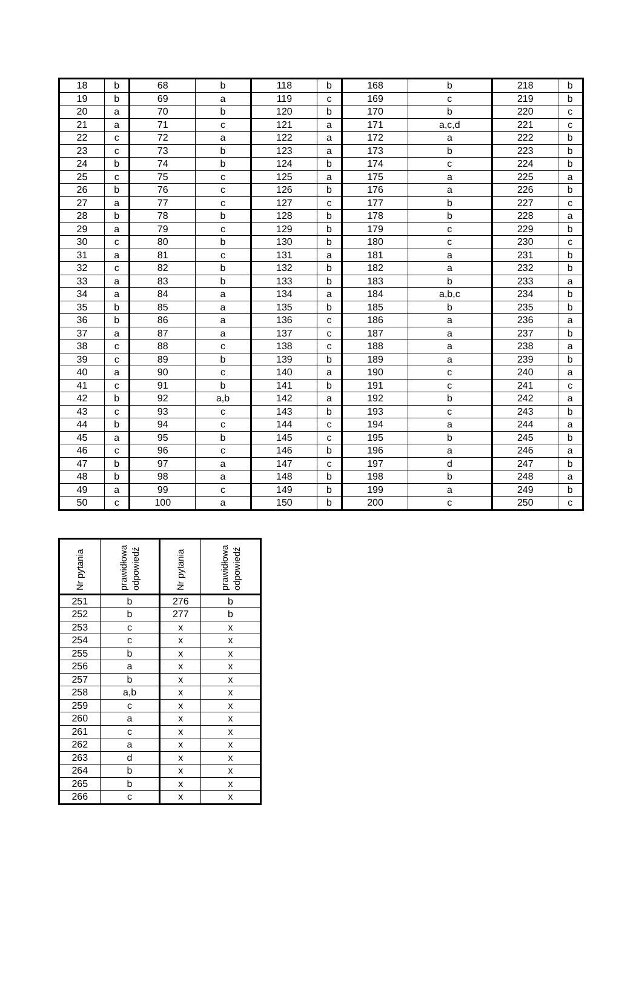| 18 | b | 68 | b | 118 | b | 168 | b | 218 | b |
| 19 | b | 69 | a | 119 | c | 169 | c | 219 | b |
| 20 | a | 70 | b | 120 | b | 170 | b | 220 | c |
| 21 | a | 71 | c | 121 | a | 171 | a,c,d | 221 | c |
| 22 | c | 72 | a | 122 | a | 172 | a | 222 | b |
| 23 | c | 73 | b | 123 | a | 173 | b | 223 | b |
| 24 | b | 74 | b | 124 | b | 174 | c | 224 | b |
| 25 | c | 75 | c | 125 | a | 175 | a | 225 | a |
| 26 | b | 76 | c | 126 | b | 176 | a | 226 | b |
| 27 | a | 77 | c | 127 | c | 177 | b | 227 | c |
| 28 | b | 78 | b | 128 | b | 178 | b | 228 | a |
| 29 | a | 79 | c | 129 | b | 179 | c | 229 | b |
| 30 | c | 80 | b | 130 | b | 180 | c | 230 | c |
| 31 | a | 81 | c | 131 | a | 181 | a | 231 | b |
| 32 | c | 82 | b | 132 | b | 182 | a | 232 | b |
| 33 | a | 83 | b | 133 | b | 183 | b | 233 | a |
| 34 | a | 84 | a | 134 | a | 184 | a,b,c | 234 | b |
| 35 | b | 85 | a | 135 | b | 185 | b | 235 | b |
| 36 | b | 86 | a | 136 | c | 186 | a | 236 | a |
| 37 | a | 87 | a | 137 | c | 187 | a | 237 | b |
| 38 | c | 88 | c | 138 | c | 188 | a | 238 | a |
| 39 | c | 89 | b | 139 | b | 189 | a | 239 | b |
| 40 | a | 90 | c | 140 | a | 190 | c | 240 | a |
| 41 | c | 91 | b | 141 | b | 191 | c | 241 | c |
| 42 | b | 92 | a,b | 142 | a | 192 | b | 242 | a |
| 43 | c | 93 | c | 143 | b | 193 | c | 243 | b |
| 44 | b | 94 | c | 144 | c | 194 | a | 244 | a |
| 45 | a | 95 | b | 145 | c | 195 | b | 245 | b |
| 46 | c | 96 | c | 146 | b | 196 | a | 246 | a |
| 47 | b | 97 | a | 147 | c | 197 | d | 247 | b |
| 48 | b | 98 | a | 148 | b | 198 | b | 248 | a |
| 49 | a | 99 | c | 149 | b | 199 | a | 249 | b |
| 50 | c | 100 | a | 150 | b | 200 | c | 250 | c |
| Nr pytania | prawidłowa odpowiedź | Nr pytania | prawidłowa odpowiedź |
| --- | --- | --- | --- |
| 251 | b | 276 | b |
| 252 | b | 277 | b |
| 253 | c | x | x |
| 254 | c | x | x |
| 255 | b | x | x |
| 256 | a | x | x |
| 257 | b | x | x |
| 258 | a,b | x | x |
| 259 | c | x | x |
| 260 | a | x | x |
| 261 | c | x | x |
| 262 | a | x | x |
| 263 | d | x | x |
| 264 | b | x | x |
| 265 | b | x | x |
| 266 | c | x | x |